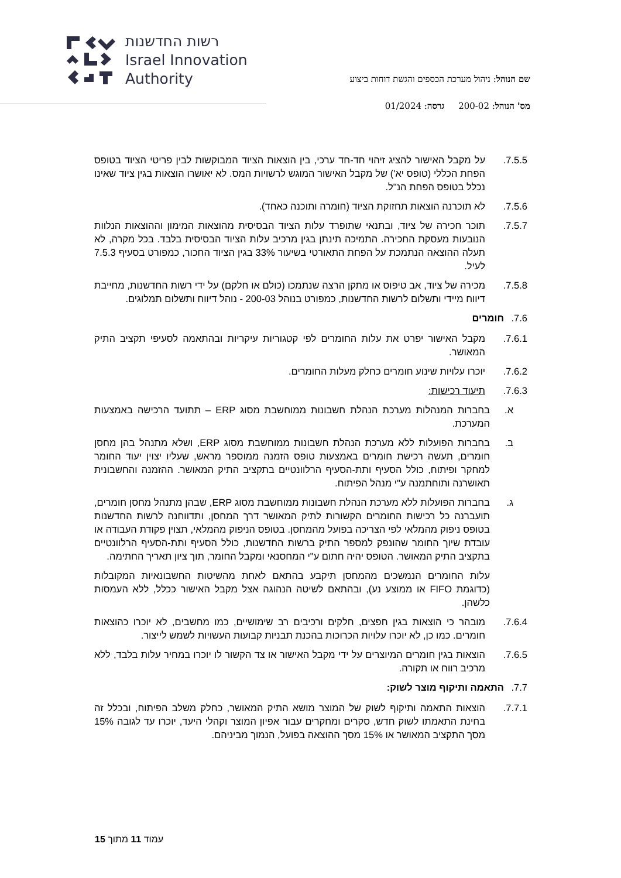רשות החדשנות
Israel Innovation
Authority
שם הנוהל: ניהול מערכת הכספים והגשת דוחות ביצוע
מס' הנוהל: 200-02 גרסה: 01/2024
7.5.5. על מקבל האישור להציג זיהוי חד-חד ערכי, בין הוצאות הציוד המבוקשות לבין פריטי הציוד בטופס הפחת הכללי (טופס יא') של מקבל האישור המוגש לרשויות המס. לא יאושרו הוצאות בגין ציוד שאינו נכלל בטופס הפחת הנ"ל.
7.5.6. לא תוכרנה הוצאות תחזוקת הציוד (חומרה ותוכנה כאחד).
7.5.7. תוכר חכירה של ציוד, ובתנאי שתופרד עלות הציוד הבסיסית מהוצאות המימון וההוצאות הנלוות הנובעות מעסקת החכירה. התמיכה תינתן בגין מרכיב עלות הציוד הבסיסית בלבד. בכל מקרה, לא תעלה ההוצאה הנתמכת על הפחת התאורטי בשיעור 33% בגין הציוד החכור, כמפורט בסעיף 7.5.3 לעיל.
7.5.8. מכירה של ציוד, אב טיפוס או מתקן הרצה שנתמכו (כולם או חלקם) על ידי רשות החדשנות, מחייבת דיווח מיידי ותשלום לרשות החדשנות, כמפורט בנוהל 200-03 - נוהל דיווח ותשלום תמלוגים.
7.6. חומרים
7.6.1. מקבל האישור יפרט את עלות החומרים לפי קטגוריות עיקריות ובהתאמה לסעיפי תקציב התיק המאושר.
7.6.2. יוכרו עלויות שינוע חומרים כחלק מעלות החומרים.
7.6.3. תיעוד רכישות:
א. בחברות המנהלות מערכת הנהלת חשבונות ממוחשבת מסוג ERP – תתועד הרכישה באמצעות המערכת.
ב. בחברות הפועלות ללא מערכת הנהלת חשבונות ממוחשבת מסוג ERP, ושלא מתנהל בהן מחסן חומרים, תעשה רכישת חומרים באמצעות טופס הזמנה ממוספר מראש, שעליו יצוין יעוד החומר למחקר ופיתוח, כולל הסעיף ותת-הסעיף הרלוונטיים בתקציב התיק המאושר. ההזמנה והחשבונית תאושרנה ותוחתמנה ע"י מנהל הפיתוח.
ג. בחברות הפועלות ללא מערכת הנהלת חשבונות ממוחשבת מסוג ERP, שבהן מתנהל מחסן חומרים, תועברנה כל רכישות החומרים הקשורות לתיק המאושר דרך המחסן, ותדווחנה לרשות החדשנות בטופס ניפוק מהמלאי לפי הצריכה בפועל מהמחסן. בטופס הניפוק מהמלאי, תצוין פקודת העבודה או עובדת שיוך החומר שהונפק למספר התיק ברשות החדשנות, כולל הסעיף ותת-הסעיף הרלוונטיים בתקציב התיק המאושר. הטופס יהיה חתום ע"י המחסנאי ומקבל החומר, תוך ציון תאריך החתימה.
עלות החומרים הנמשכים מהמחסן תיקבע בהתאם לאחת מהשיטות החשבונאיות המקובלות (כדוגמת FIFO או ממוצע נע), ובהתאם לשיטה הנהוגה אצל מקבל האישור ככלל, ללא העמסות כלשהן.
7.6.4. מובהר כי הוצאות בגין חפצים, חלקים ורכיבים רב שימושיים, כמו מחשבים, לא יוכרו כהוצאות חומרים. כמו כן, לא יוכרו עלויות הכרוכות בהכנת תבניות קבועות העשויות לשמש לייצור.
7.6.5. הוצאות בגין חומרים המיוצרים על ידי מקבל האישור או צד הקשור לו יוכרו במחיר עלות בלבד, ללא מרכיב רווח או תקורה.
7.7. התאמה ותיקוף מוצר לשוק:
7.7.1. הוצאות התאמה ותיקוף לשוק של המוצר מושא התיק המאושר, כחלק משלב הפיתוח, ובכלל זה בחינת התאמתו לשוק חדש, סקרים ומחקרים עבור אפיון המוצר וקהלי היעד, יוכרו עד לגובה 15% מסך התקציב המאושר או 15% מסך ההוצאה בפועל, הנמוך מביניהם.
עמוד 11 מתוך 15